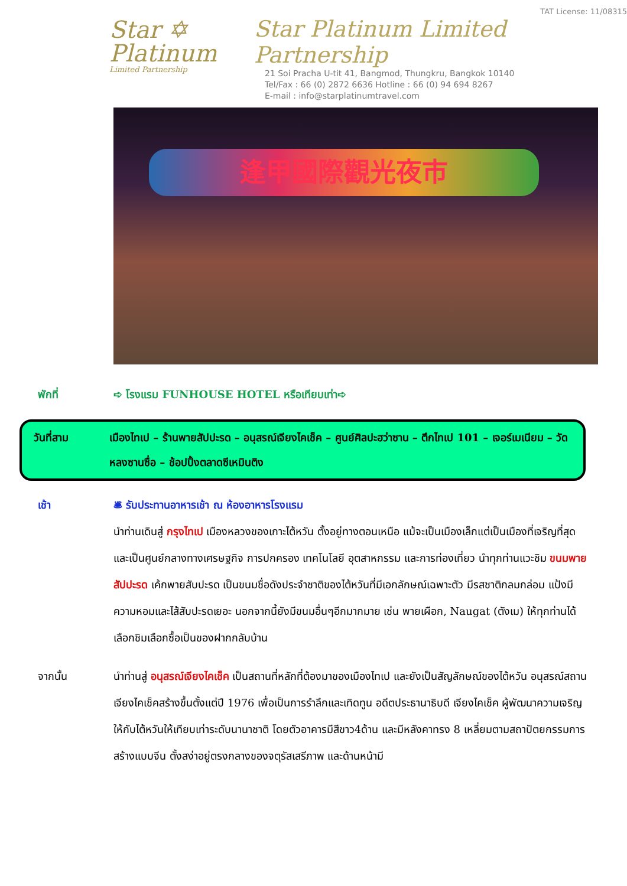Star ✡
Platinum
Limited Partnership
TAT License: 11/08315
Star Platinum Limited Partnership
21 Soi Pracha U-tit 41, Bangmod, Thungkru, Bangkok 10140
Tel/Fax : 66 (0) 2872 6636 Hotline : 66 (0) 94 694 8267
E-mail : info@starplatinumtravel.com
逢甲國際觀光夜市
พักที่ ➪ โรงแรม FUNHOUSE HOTEL หรือเทียบเท่า➪
วันที่สาม เมืองไทเป – ร้านพายสัปปะรด – อนุสรณ์เจียงไคเช็ค – ศูนย์ศิลปะฮว่าซาน – ตึกไทเป 101 – เจอร์เมเนียม – วัดหลงซานซื่อ – ช้อปปิ้งตลาดซีเหมินติง
เช้า 🛎 รับประทานอาหารเช้า ณ ห้องอาหารโรงแรม
นำท่านเดินสู่ กรุงไทเป เมืองหลวงของเกาะไต้หวัน ตั้งอยู่ทางตอนเหนือ แม้จะเป็นเมืองเล็กแต่เป็นเมืองที่เจริญที่สุดและเป็นศูนย์กลางทางเศรษฐกิจ การปกครอง เทคโนโลยี อุตสาหกรรม และการท่องเที่ยว นำทุกท่านแวะชิม ขนมพายสัปปะรด เค้กพายสับปะรด เป็นขนมชื่อดังประจำชาติของไต้หวันที่มีเอกลักษณ์เฉพาะตัว มีรสชาติกลมกล่อม แป้งมีความหอมและไส้สับปะรดเยอะ นอกจากนี้ยังมีขนมอื่นๆอีกมากมาย เช่น พายเผือก, Naugat (ตังเม) ให้ทุกท่านได้เลือกชิมเลือกซื้อเป็นของฝากกลับบ้าน
จากนั้น นำท่านสู่ อนุสรณ์เจียงไคเช็ค เป็นสถานที่หลักที่ต้องมาของเมืองไทเป และยังเป็นสัญลักษณ์ของไต้หวัน อนุสรณ์สถานเจียงไคเช็คสร้างขึ้นตั้งแต่ปี 1976 เพื่อเป็นการรำลึกและเทิดทูน อดีตประธานาธิบดี เจียงไคเช็ค ผู้พัฒนาความเจริญให้กับไต้หวันให้เทียบเท่าระดับนานาชาติ โดยตัวอาคารมีสีขาว4ด้าน และมีหลังคาทรง 8 เหลี่ยมตามสถาปัตยกรรมการสร้างแบบจีน ตั้งสง่าอยู่ตรงกลางของจตุรัสเสรีภาพ และด้านหน้ามี